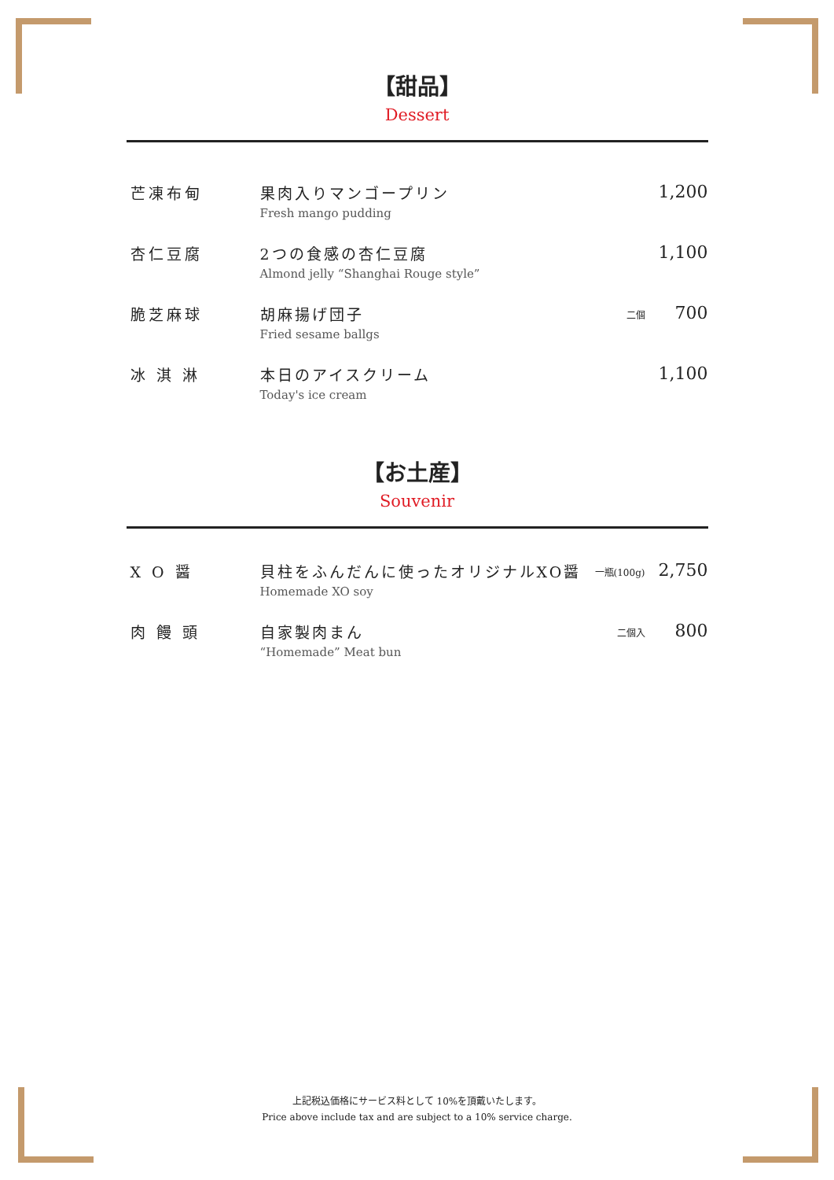【甜品】
Dessert
| 芒凍布甸 | 果肉入りマンゴープリン Fresh mango pudding | | 1,200 |
| 杏仁豆腐 | 2つの食感の杏仁豆腐 Almond jelly “Shanghai Rouge style” | | 1,100 |
| 脆芝麻球 | 胡麻揚げ団子 Fried sesame ballgs | 二個 | 700 |
| 冰 淇 淋 | 本日のアイスクリーム Today's ice cream | | 1,100 |
【お土産】
Souvenir
| X O 醤 | 貝柱をふんだんに使ったオリジナルXO醤 Homemade XO soy | 一瓶(100g) | 2,750 |
| 肉 饅 頭 | 自家製肉まん “Homemade” Meat bun | 二個入 | 800 |
上記税込価格にサービス料として 10%を頂戴いたします。
Price above include tax and are subject to a 10% service charge.